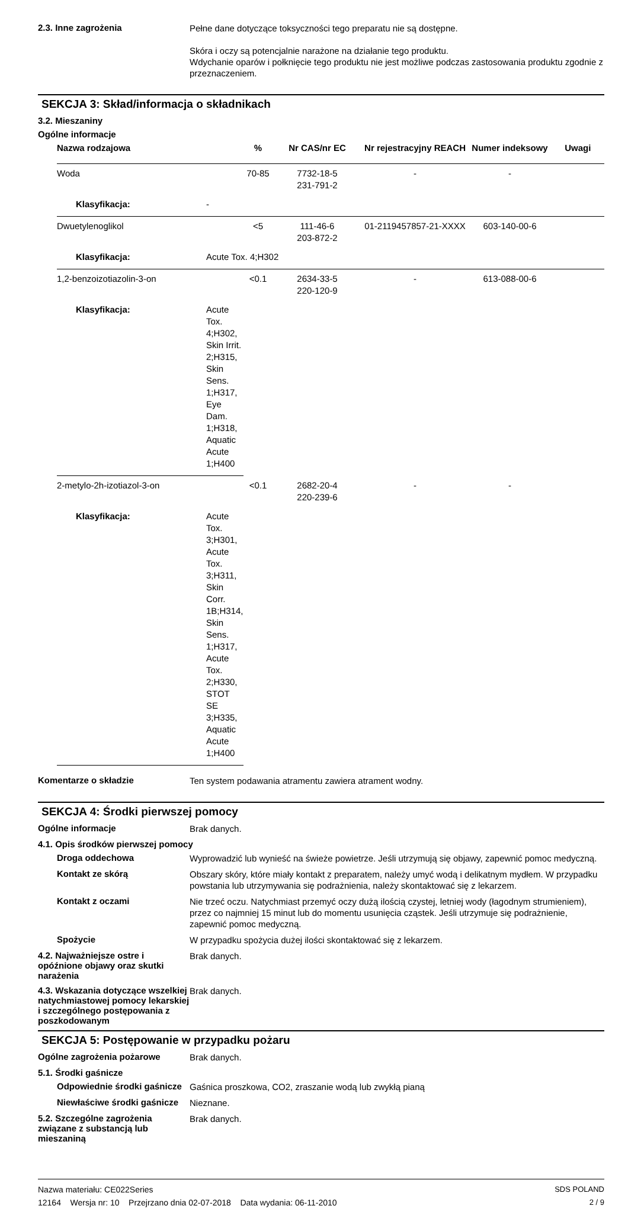2.3. Inne zagrożenia
Pełne dane dotyczące toksyczności tego preparatu nie są dostępne.
Skóra i oczy są potencjalnie narażone na działanie tego produktu.
Wdychanie oparów i połknięcie tego produktu nie jest możliwe podczas zastosowania produktu zgodnie z przeznaczeniem.
SEKCJA 3: Skład/informacja o składnikach
3.2. Mieszaniny
Ogólne informacje
| Nazwa rodzajowa | % | Nr CAS/nr EC | Nr rejestracyjny REACH | Numer indeksowy | Uwagi |
| --- | --- | --- | --- | --- | --- |
| Woda | 70-85 | 7732-18-5 231-791-2 | - | - | |
| Klasyfikacja: - | | | | | |
| Dwuetylenoglikol | <5 | 111-46-6 203-872-2 | 01-2119457857-21-XXXX | 603-140-00-6 | |
| Klasyfikacja: Acute Tox. 4;H302 | | | | | |
| 1,2-benzoizotiazolin-3-on | <0.1 | 2634-33-5 220-120-9 | - | 613-088-00-6 | |
| Klasyfikacja: Acute Tox. 4;H302, Skin Irrit. 2;H315, Skin Sens. 1;H317, Eye Dam. 1;H318, Aquatic Acute 1;H400 | | | | | |
| 2-metylo-2h-izotiazol-3-on | <0.1 | 2682-20-4 220-239-6 | - | - | |
| Klasyfikacja: Acute Tox. 3;H301, Acute Tox. 3;H311, Skin Corr. 1B;H314, Skin Sens. 1;H317, Acute Tox. 2;H330, STOT SE 3;H335, Aquatic Acute 1;H400 | | | | | |
Komentarze o składzie
Ten system podawania atramentu zawiera atrament wodny.
SEKCJA 4: Środki pierwszej pomocy
Ogólne informacje
Brak danych.
4.1. Opis środków pierwszej pomocy
Droga oddechowa
Wyprowadzić lub wynieść na świeże powietrze. Jeśli utrzymują się objawy, zapewnić pomoc medyczną.
Kontakt ze skórą
Obszary skóry, które miały kontakt z preparatem, należy umyć wodą i delikatnym mydłem. W przypadku powstania lub utrzymywania się podrażnienia, należy skontaktować się z lekarzem.
Kontakt z oczami
Nie trzeć oczu. Natychmiast przemyć oczy dużą ilością czystej, letniej wody (łagodnym strumieniem), przez co najmniej 15 minut lub do momentu usunięcia cząstek. Jeśli utrzymuje się podrażnienie, zapewnić pomoc medyczną.
Spożycie
W przypadku spożycia dużej ilości skontaktować się z lekarzem.
4.2. Najważniejsze ostre i opóźnione objawy oraz skutki narażenia
Brak danych.
4.3. Wskazania dotyczące wszelkiej natychmiastowej pomocy lekarskiej i szczególnego postępowania z poszkodowanym
Brak danych.
SEKCJA 5: Postępowanie w przypadku pożaru
Ogólne zagrożenia pożarowe
Brak danych.
5.1. Środki gaśnicze
Odpowiednie środki gaśnicze
Gaśnica proszkowa, CO2, zraszanie wodą lub zwykłą pianą
Niewłaściwe środki gaśnicze
Nieznane.
5.2. Szczególne zagrożenia związane z substancją lub mieszaniną
Brak danych.
Nazwa materiału: CE022Series
12164 Wersja nr: 10 Przejrzano dnia 02-07-2018 Data wydania: 06-11-2010
SDS POLAND
2 / 9